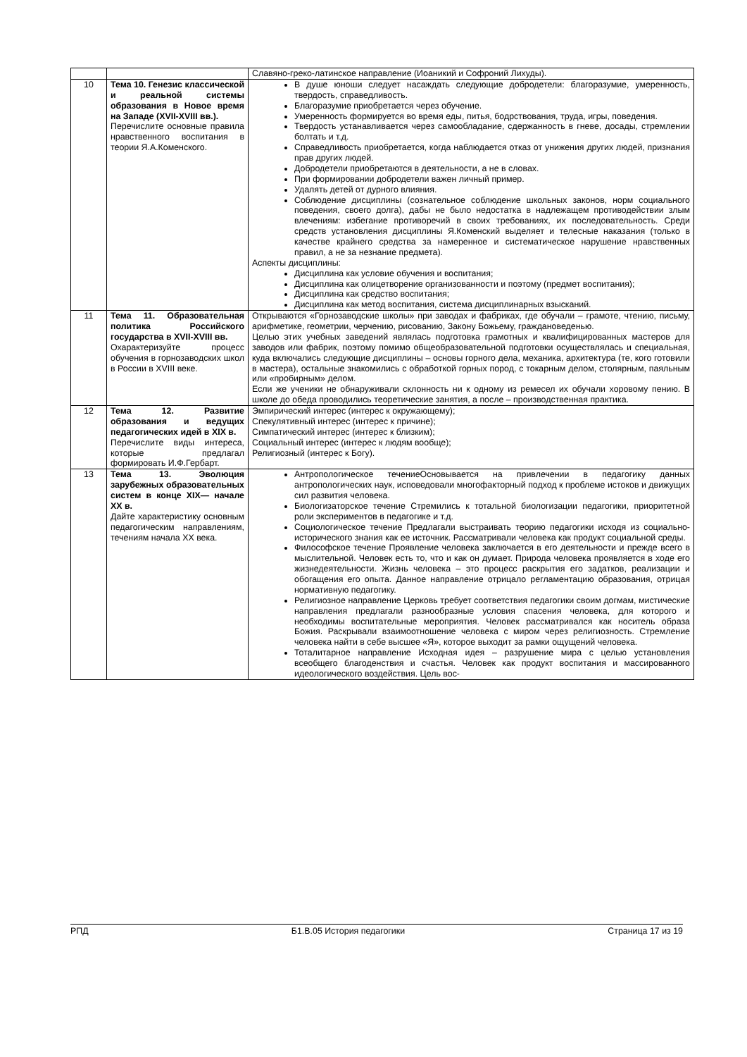| | | Славяно-греко-латинское направление (Иоаникий и Софроний Лихуды). |
| 10 | Тема 10. Генезис классической и реальной системы образования в Новое время на Западе (XVII-XVIII вв.). Перечислите основные правила нравственного воспитания в теории Я.А.Коменского. | В душе юноши следует насаждать следующие добродетели: благоразумие, умеренность, твердость, справедливость. Благоразумие приобретается через обучение. Умеренность формируется во время еды, питья, бодрствования, труда, игры, поведения. Твердость устанавливается через самообладание, сдержанность в гневе, досады, стремлении болтать и т.д. Справедливость приобретается, когда наблюдается отказ от унижения других людей, признания прав других людей. Добродетели приобретаются в деятельности, а не в словах. При формировании добродетели важен личный пример. Удалять детей от дурного влияния. Соблюдение дисциплины (сознательное соблюдение школьных законов, норм социального поведения, своего долга), дабы не было недостатка в надлежащем противодействии злым влечениям: избегание противоречий в своих требованиях, их последовательность. Среди средств установления дисциплины Я.Коменский выделяет и телесные наказания (только в качестве крайнего средства за намеренное и систематическое нарушение нравственных правил, а не за незнание предмета). Аспекты дисциплины: Дисциплина как условие обучения и воспитания; Дисциплина как олицетворение организованности и поэтому (предмет воспитания); Дисциплина как средство воспитания; Дисциплина как метод воспитания, система дисциплинарных взысканий. |
| 11 | Тема 11. Образовательная политика Российского государства в XVII-XVIII вв. Охарактеризуйте процесс обучения в горнозаводских школ в России в XVIII веке. | Открываются «Горнозаводские школы» при заводах и фабриках, где обучали – грамоте, чтению, письму, арифметике, геометрии, черчению, рисованию, Закону Божьему, граждановеденью. Целью этих учебных заведений являлась подготовка грамотных и квалифицированных мастеров для заводов или фабрик, поэтому помимо общеобразовательной подготовки осуществлялась и специальная, куда включались следующие дисциплины – основы горного дела, механика, архитектура (те, кого готовили в мастера), остальные знакомились с обработкой горных пород, с токарным делом, столярным, паяльным или «пробирным» делом. Если же ученики не обнаруживали склонность ни к одному из ремесел их обучали хоровому пению. В школе до обеда проводились теоретические занятия, а после – производственная практика. |
| 12 | Тема 12. Развитие образования и ведущих педагогических идей в XIX в. Перечислите виды интереса, которые предлагал формировать И.Ф.Гербарт. | Эмпирический интерес (интерес к окружающему); Спекулятивный интерес (интерес к причине); Симпатический интерес (интерес к близким); Социальный интерес (интерес к людям вообще); Религиозный (интерес к Богу). |
| 13 | Тема 13. Эволюция зарубежных образовательных систем в конце XIX— начале XX в. Дайте характеристику основным педагогическим направлениям, течениям начала XX века. | Антропологическое течениеОсновывается на привлечении в педагогику данных антропологических наук, исповедовали многофакторный подход к проблеме истоков и движущих сил развития человека. Биологизаторское течение Стремились к тотальной биологизации педагогики, приоритетной роли экспериментов в педагогике и т.д. Социологическое течение Предлагали выстраивать теорию педагогики исходя из социально-исторического знания как ее источник. Рассматривали человека как продукт социальной среды. Философское течение Проявление человека заключается в его деятельности и прежде всего в мыслительной. Человек есть то, что и как он думает. Природа человека проявляется в ходе его жизнедеятельности. Жизнь человека – это процесс раскрытия его задатков, реализации и обогащения его опыта. Данное направление отрицало регламентацию образования, отрицая нормативную педагогику. Религиозное направление Церковь требует соответствия педагогики своим догмам, мистические направления предлагали разнообразные условия спасения человека, для которого и необходимы воспитательные мероприятия. Человек рассматривался как носитель образа Божия. Раскрывали взаимоотношение человека с миром через религиозность. Стремление человека найти в себе высшее «Я», которое выходит за рамки ощущений человека. Тоталитарное направление Исходная идея – разрушение мира с целью установления всеобщего благоденствия и счастья. Человек как продукт воспитания и массированного идеологического воздействия. Цель вос- |
РПД Б1.В.05 История педагогики Страница 17 из 19